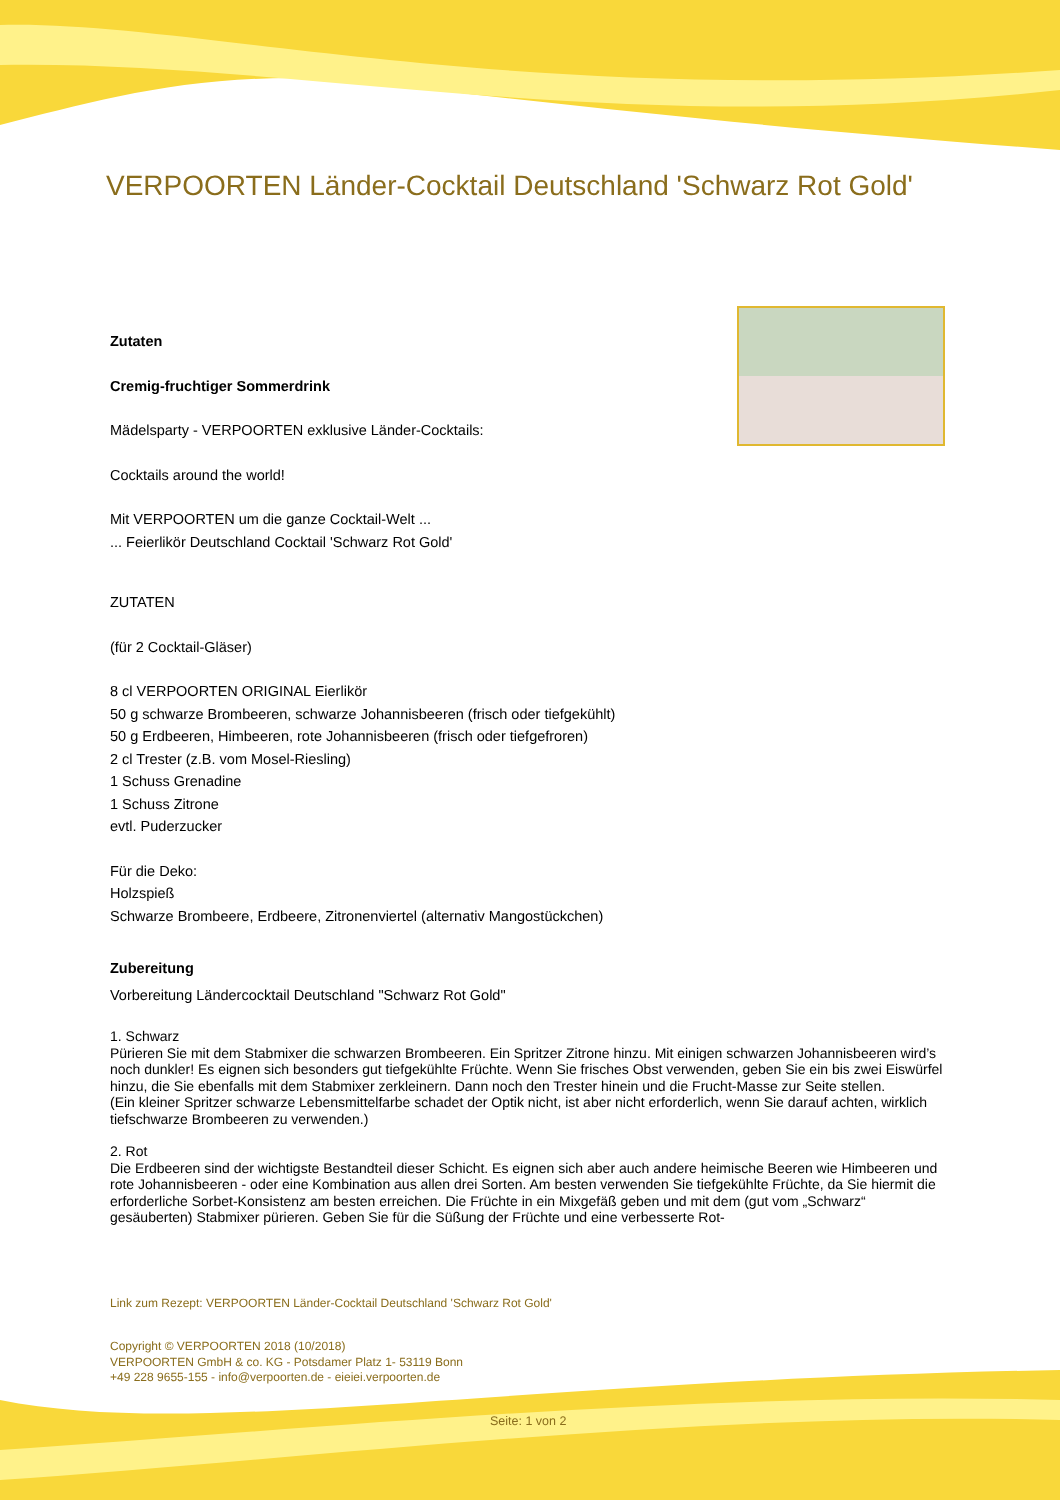VERPOORTEN Länder-Cocktail Deutschland 'Schwarz Rot Gold'
Zutaten
Cremig-fruchtiger Sommerdrink
Mädelsparty - VERPOORTEN exklusive Länder-Cocktails:
Cocktails around the world!
Mit VERPOORTEN um die ganze Cocktail-Welt ...
... Feierlikör Deutschland Cocktail 'Schwarz Rot Gold'
ZUTATEN
(für 2 Cocktail-Gläser)
8 cl VERPOORTEN ORIGINAL Eierlikör
50 g schwarze Brombeeren, schwarze Johannisbeeren (frisch oder tiefgekühlt)
50 g Erdbeeren, Himbeeren, rote Johannisbeeren (frisch oder tiefgefroren)
2 cl Trester (z.B. vom Mosel-Riesling)
1 Schuss Grenadine
1 Schuss Zitrone
evtl. Puderzucker
Für die Deko:
Holzspieß
Schwarze Brombeere, Erdbeere, Zitronenviertel (alternativ Mangostückchen)
Zubereitung
Vorbereitung Ländercocktail Deutschland "Schwarz Rot Gold"
1. Schwarz
Pürieren Sie mit dem Stabmixer die schwarzen Brombeeren. Ein Spritzer Zitrone hinzu. Mit einigen schwarzen Johannisbeeren wird’s noch dunkler! Es eignen sich besonders gut tiefgekühlte Früchte. Wenn Sie frisches Obst verwenden, geben Sie ein bis zwei Eiswürfel hinzu, die Sie ebenfalls mit dem Stabmixer zerkleinern. Dann noch den Trester hinein und die Frucht-Masse zur Seite stellen.
(Ein kleiner Spritzer schwarze Lebensmittelfarbe schadet der Optik nicht, ist aber nicht erforderlich, wenn Sie darauf achten, wirklich tiefschwarze Brombeeren zu verwenden.)
2. Rot
Die Erdbeeren sind der wichtigste Bestandteil dieser Schicht. Es eignen sich aber auch andere heimische Beeren wie Himbeeren und rote Johannisbeeren - oder eine Kombination aus allen drei Sorten. Am besten verwenden Sie tiefgekühlte Früchte, da Sie hiermit die erforderliche Sorbet-Konsistenz am besten erreichen. Die Früchte in ein Mixgefäß geben und mit dem (gut vom „Schwarz“ gesäuberten) Stabmixer pürieren. Geben Sie für die Süßung der Früchte und eine verbesserte Rot-
Link zum Rezept: VERPOORTEN Länder-Cocktail Deutschland 'Schwarz Rot Gold'
Copyright © VERPOORTEN 2018 (10/2018)
VERPOORTEN GmbH & co. KG - Potsdamer Platz 1- 53119 Bonn
+49 228 9655-155 - info@verpoorten.de - eieiei.verpoorten.de
Seite: 1 von 2